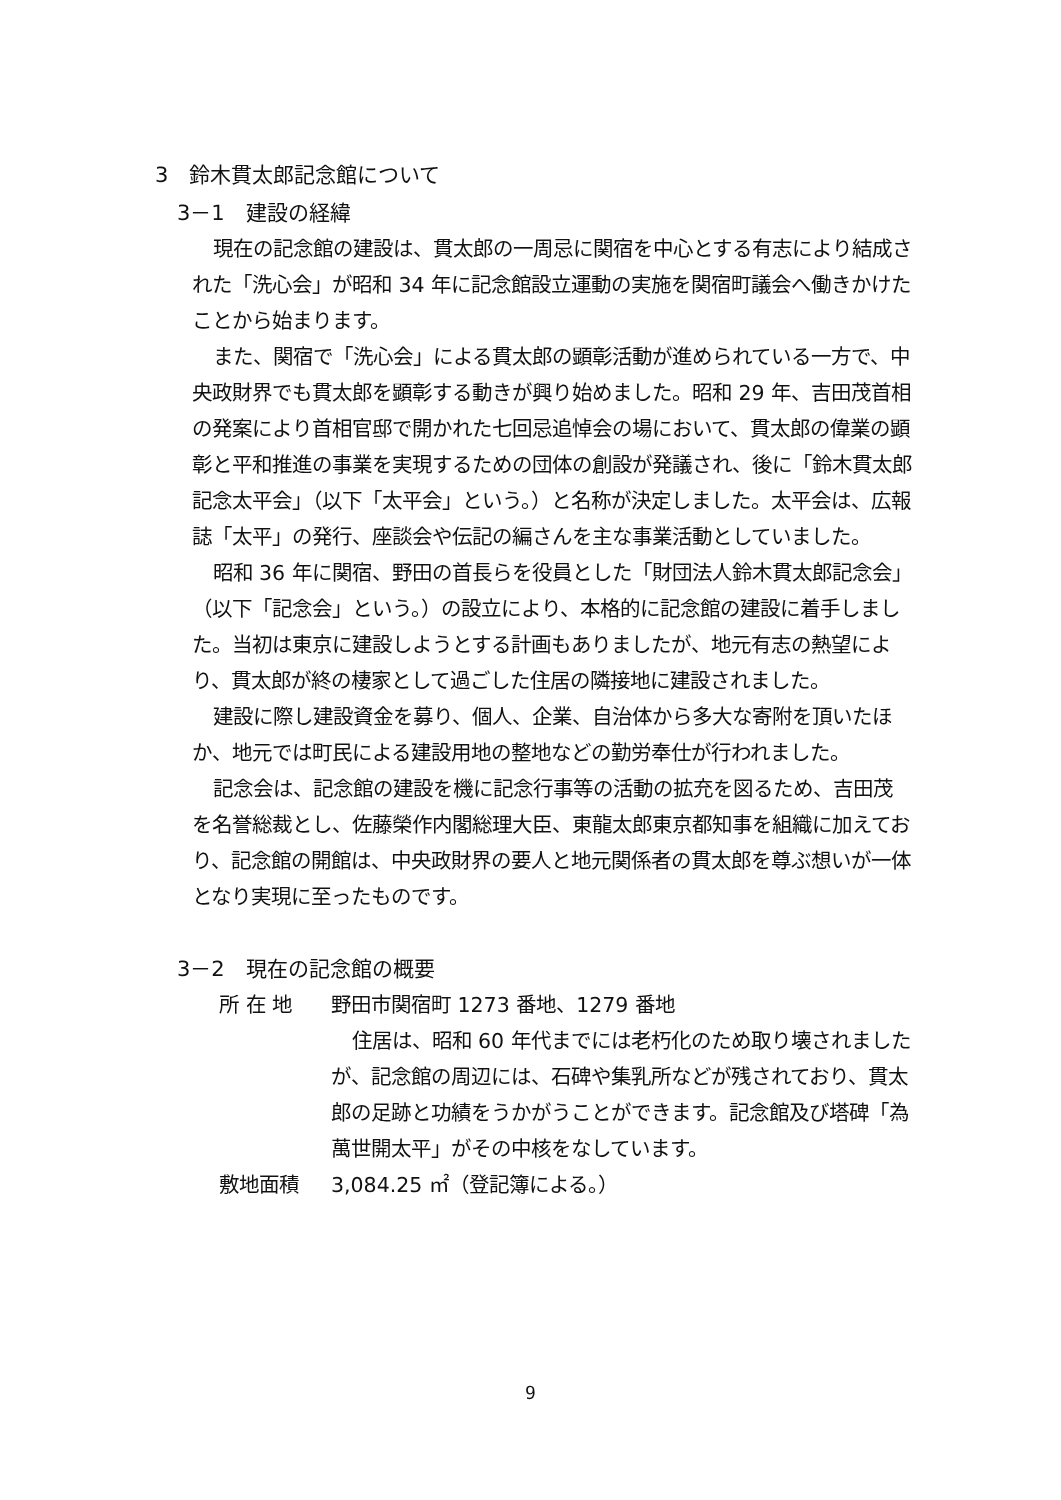3　鈴木貫太郎記念館について
3－1　建設の経緯
現在の記念館の建設は、貫太郎の一周忌に関宿を中心とする有志により結成された「洗心会」が昭和 34 年に記念館設立運動の実施を関宿町議会へ働きかけたことから始まります。
また、関宿で「洗心会」による貫太郎の顕彰活動が進められている一方で、中央政財界でも貫太郎を顕彰する動きが興り始めました。昭和 29 年、吉田茂首相の発案により首相官邸で開かれた七回忌追悼会の場において、貫太郎の偉業の顕彰と平和推進の事業を実現するための団体の創設が発議され、後に「鈴木貫太郎記念太平会」（以下「太平会」という。）と名称が決定しました。太平会は、広報誌「太平」の発行、座談会や伝記の編さんを主な事業活動としていました。
昭和 36 年に関宿、野田の首長らを役員とした「財団法人鈴木貫太郎記念会」（以下「記念会」という。）の設立により、本格的に記念館の建設に着手しました。当初は東京に建設しようとする計画もありましたが、地元有志の熱望により、貫太郎が終の棲家として過ごした住居の隣接地に建設されました。
建設に際し建設資金を募り、個人、企業、自治体から多大な寄附を頂いたほか、地元では町民による建設用地の整地などの勤労奉仕が行われました。
記念会は、記念館の建設を機に記念行事等の活動の拡充を図るため、吉田茂を名誉総裁とし、佐藤榮作内閣総理大臣、東龍太郎東京都知事を組織に加えており、記念館の開館は、中央政財界の要人と地元関係者の貫太郎を尊ぶ想いが一体となり実現に至ったものです。
3－2　現在の記念館の概要
所 在 地 野田市関宿町 1273 番地、1279 番地
住居は、昭和 60 年代までには老朽化のため取り壊されましたが、記念館の周辺には、石碑や集乳所などが残されており、貫太郎の足跡と功績をうかがうことができます。記念館及び塔碑「為萬世開太平」がその中核をなしています。
敷地面積 3,084.25 ㎡（登記簿による。）
9